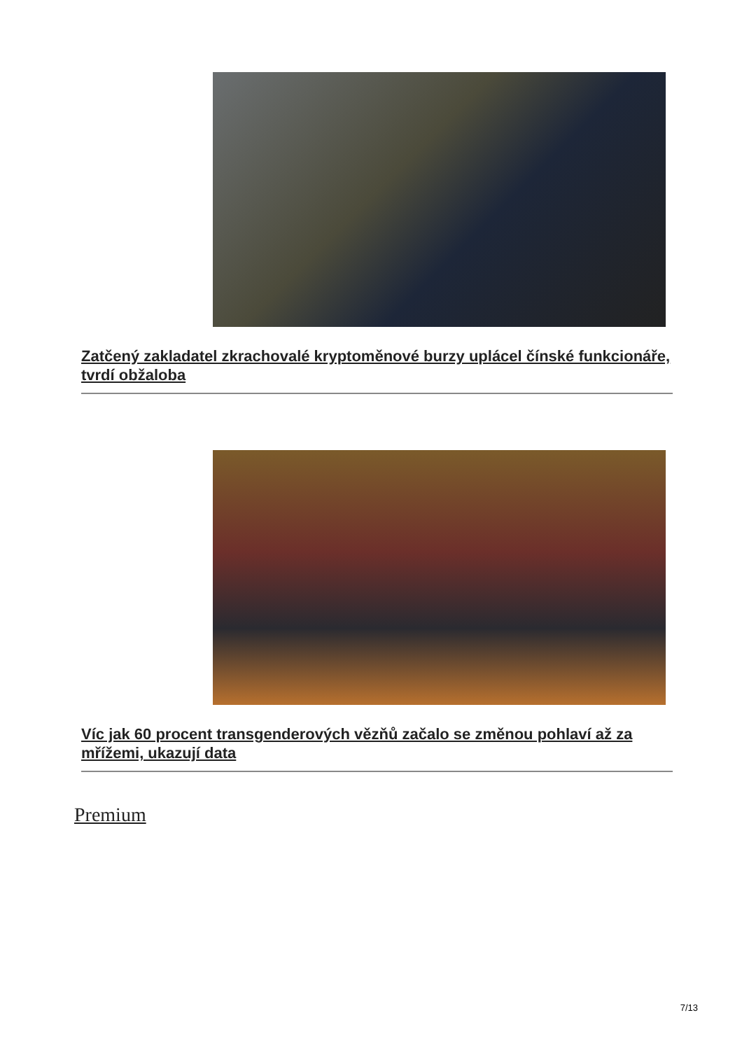Zatčený zakladatel zkrachovalé kryptoměnové burzy uplácel čínské funkcionáře, tvrdí obžaloba
Víc jak 60 procent transgenderových vězňů začalo se změnou pohlaví až za mřížemi, ukazují data
Premium
7/13